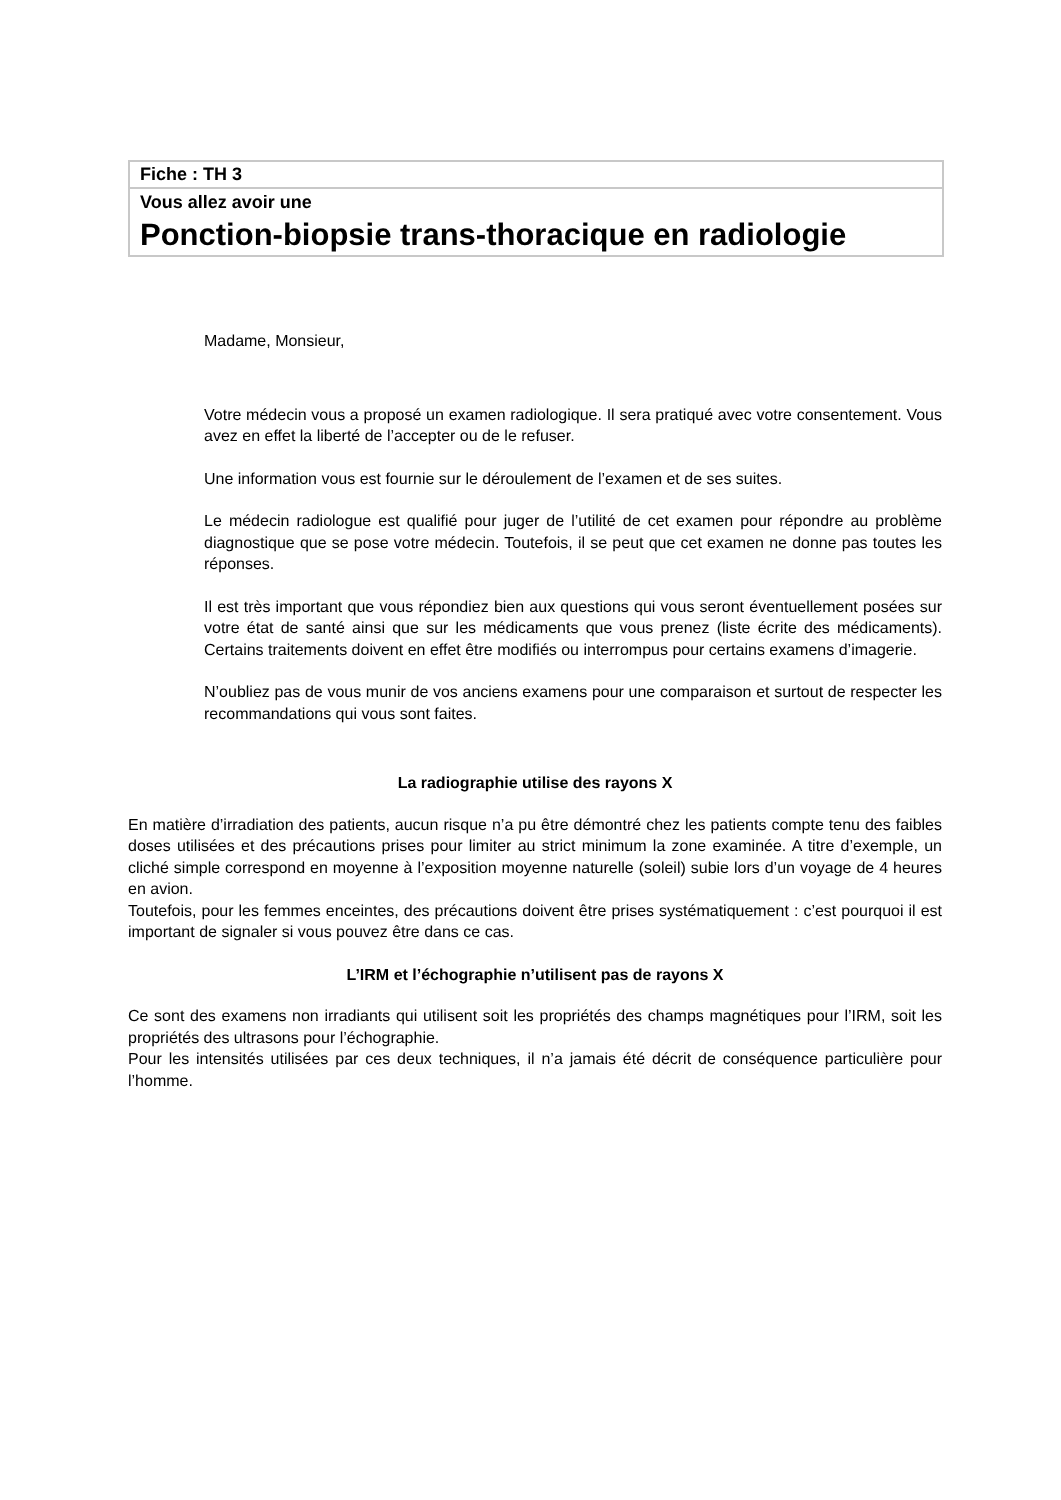Fiche : TH 3
Vous allez avoir une
Ponction-biopsie trans-thoracique en radiologie
Madame, Monsieur,
Votre médecin vous a proposé un examen radiologique. Il sera pratiqué avec votre consentement. Vous avez en effet la liberté de l’accepter ou de le refuser.
Une information vous est fournie sur le déroulement de l’examen et de ses suites.
Le médecin radiologue est qualifié pour juger de l’utilité de cet examen pour répondre au problème diagnostique que se pose votre médecin. Toutefois, il se peut que cet examen ne donne pas toutes les réponses.
Il est très important que vous répondiez bien aux questions qui vous seront éventuellement posées sur votre état de santé ainsi que sur les médicaments que vous prenez (liste écrite des médicaments). Certains traitements doivent en effet être modifiés ou interrompus pour certains examens d’imagerie.
N’oubliez pas de vous munir de vos anciens examens pour une comparaison et surtout de respecter les recommandations qui vous sont faites.
La radiographie utilise des rayons X
En matière d’irradiation des patients, aucun risque n’a pu être démontré chez les patients compte tenu des faibles doses utilisées et des précautions prises pour limiter au strict minimum la zone examinée. A titre d’exemple, un cliché simple correspond en moyenne à l’exposition moyenne naturelle (soleil) subie lors d’un voyage de 4 heures en avion.
Toutefois, pour les femmes enceintes, des précautions doivent être prises systématiquement : c’est pourquoi il est important de signaler si vous pouvez être dans ce cas.
L’IRM et l’échographie n’utilisent pas de rayons X
Ce sont des examens non irradiants qui utilisent soit les propriétés des champs magnétiques pour l’IRM, soit les propriétés des ultrasons pour l’échographie.
Pour les intensités utilisées par ces deux techniques, il n’a jamais été décrit de conséquence particulière pour l’homme.